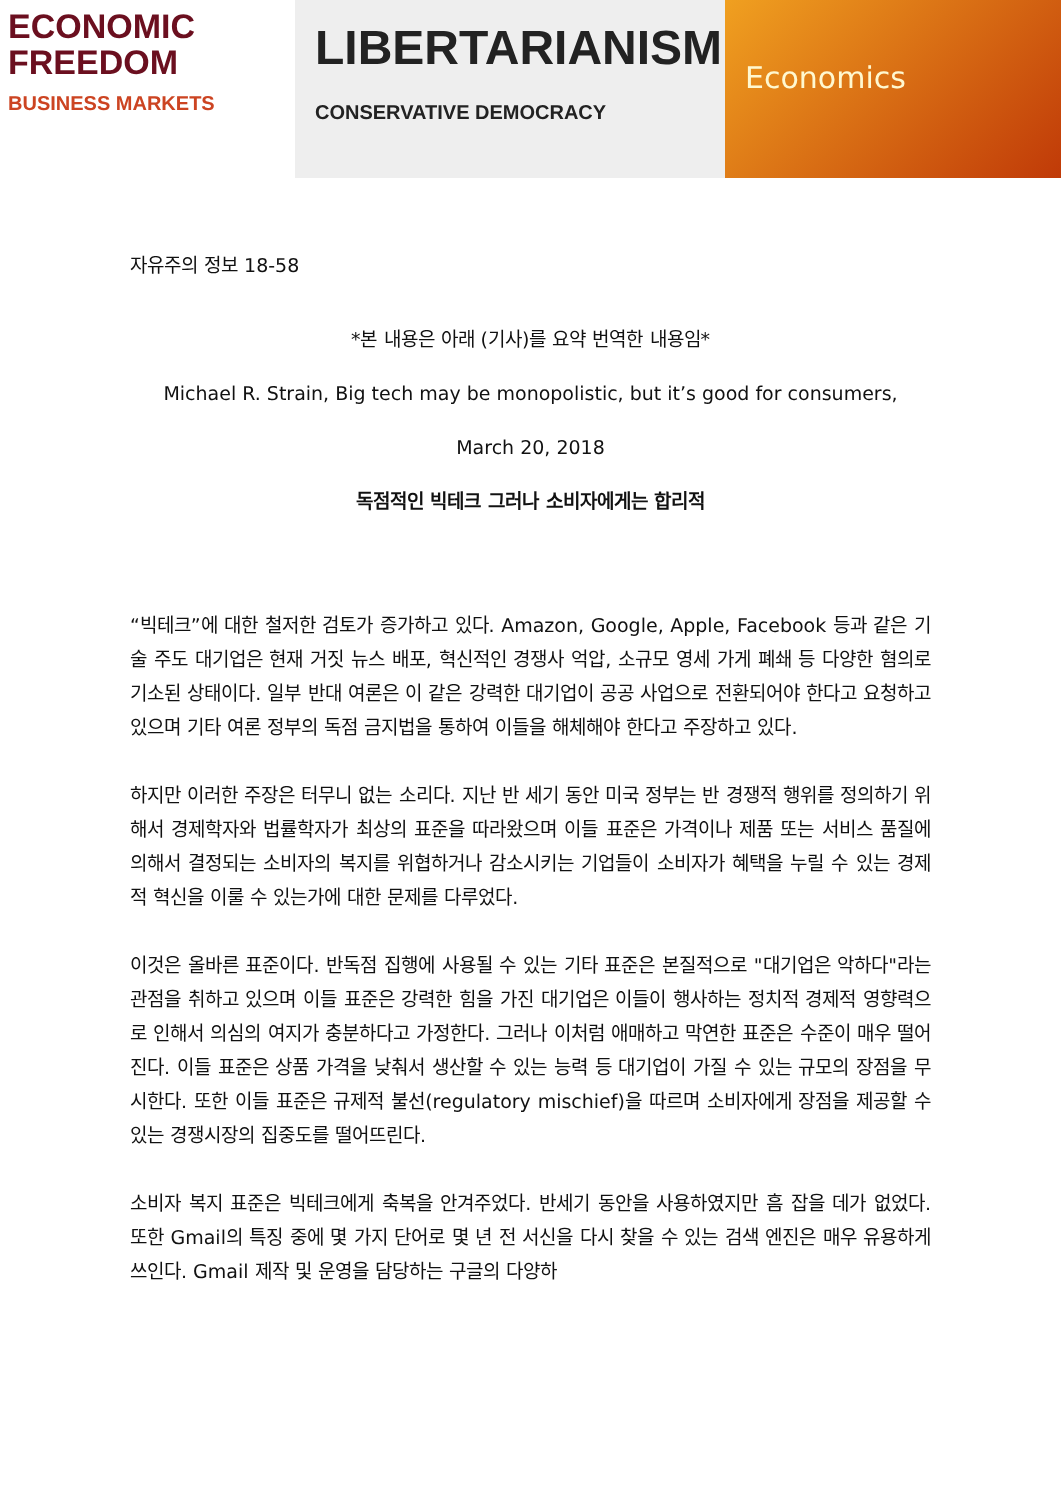ECONOMIC
FREEDOM
BUSINESS MARKETS
LIBERTARIANISM
CONSERVATIVE DEMOCRACY
Economics
자유주의 정보 18-58
*본 내용은 아래 (기사)를 요약 번역한 내용임*
Michael R. Strain, Big tech may be monopolistic, but it’s good for consumers,
March 20, 2018
독점적인 빅테크 그러나 소비자에게는 합리적
“빅테크”에 대한 철저한 검토가 증가하고 있다. Amazon, Google, Apple, Facebook 등과 같은 기술 주도 대기업은 현재 거짓 뉴스 배포, 혁신적인 경쟁사 억압, 소규모 영세 가게 폐쇄 등 다양한 혐의로 기소된 상태이다. 일부 반대 여론은 이 같은 강력한 대기업이 공공 사업으로 전환되어야 한다고 요청하고 있으며 기타 여론 정부의 독점 금지법을 통하여 이들을 해체해야 한다고 주장하고 있다.
하지만 이러한 주장은 터무니 없는 소리다. 지난 반 세기 동안 미국 정부는 반 경쟁적 행위를 정의하기 위해서 경제학자와 법률학자가 최상의 표준을 따라왔으며 이들 표준은 가격이나 제품 또는 서비스 품질에 의해서 결정되는 소비자의 복지를 위협하거나 감소시키는 기업들이 소비자가 혜택을 누릴 수 있는 경제적 혁신을 이룰 수 있는가에 대한 문제를 다루었다.
이것은 올바른 표준이다. 반독점 집행에 사용될 수 있는 기타 표준은 본질적으로 "대기업은 악하다"라는 관점을 취하고 있으며 이들 표준은 강력한 힘을 가진 대기업은 이들이 행사하는 정치적 경제적 영향력으로 인해서 의심의 여지가 충분하다고 가정한다. 그러나 이처럼 애매하고 막연한 표준은 수준이 매우 떨어진다. 이들 표준은 상품 가격을 낮춰서 생산할 수 있는 능력 등 대기업이 가질 수 있는 규모의 장점을 무시한다. 또한 이들 표준은 규제적 불선(regulatory mischief)을 따르며 소비자에게 장점을 제공할 수 있는 경쟁시장의 집중도를 떨어뜨린다.
소비자 복지 표준은 빅테크에게 축복을 안겨주었다. 반세기 동안을 사용하였지만 흠 잡을 데가 없었다. 또한 Gmail의 특징 중에 몇 가지 단어로 몇 년 전 서신을 다시 찾을 수 있는 검색 엔진은 매우 유용하게 쓰인다. Gmail 제작 및 운영을 담당하는 구글의 다양하